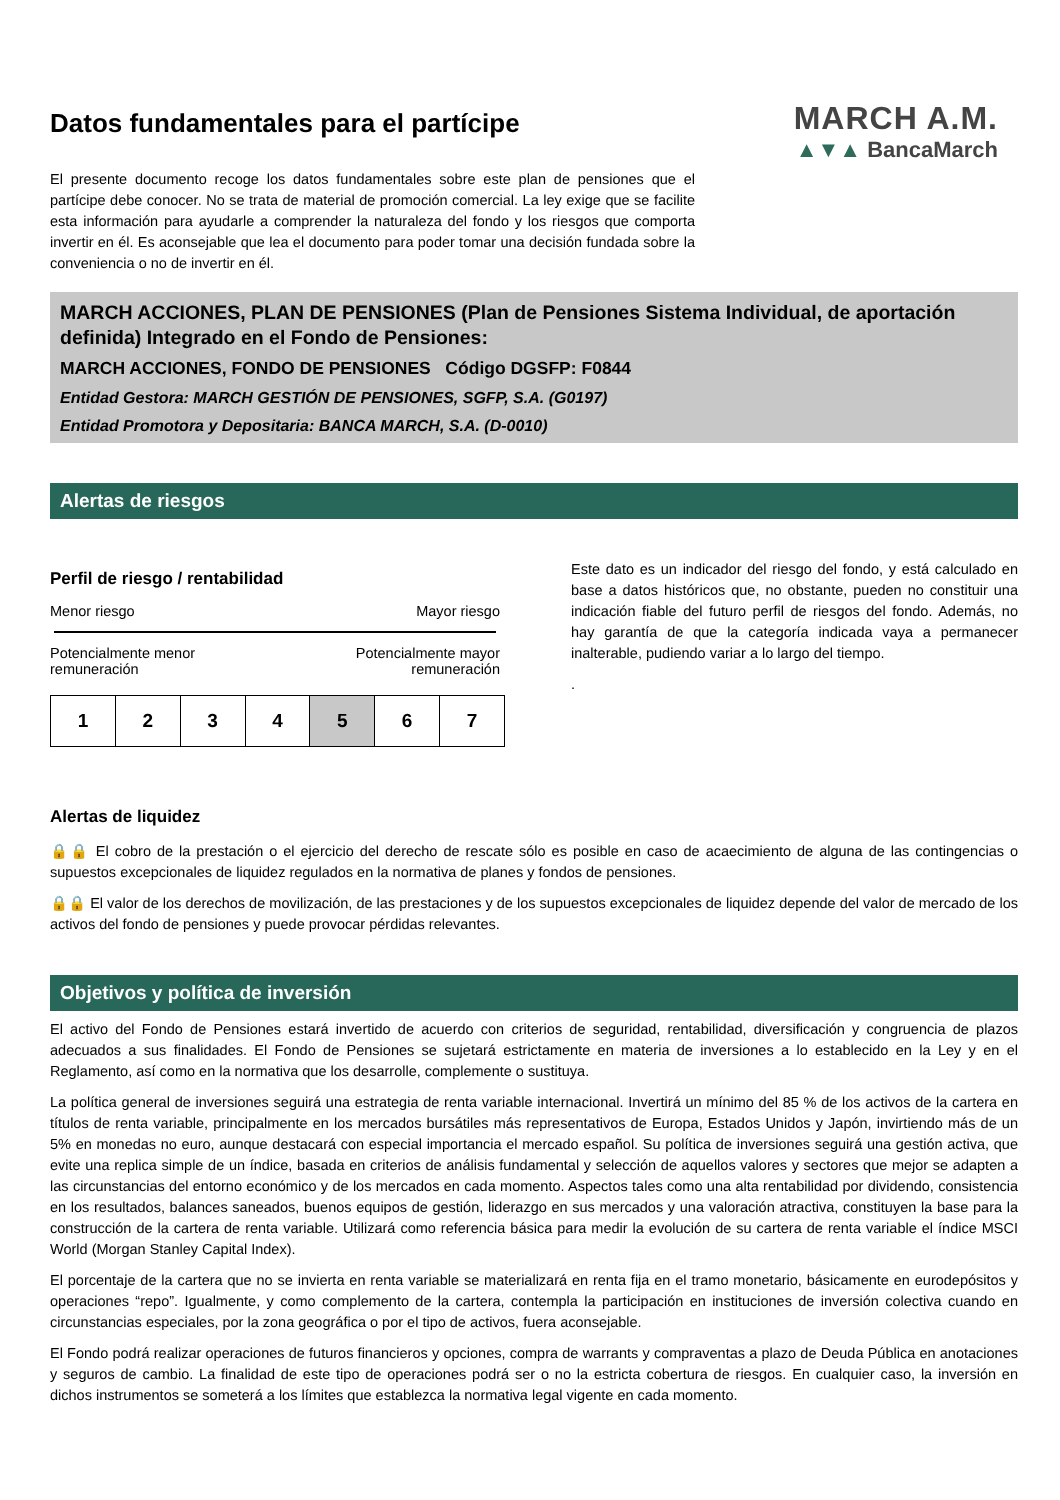Datos fundamentales para el partícipe
El presente documento recoge los datos fundamentales sobre este plan de pensiones que el partícipe debe conocer. No se trata de material de promoción comercial. La ley exige que se facilite esta información para ayudarle a comprender la naturaleza del fondo y los riesgos que comporta invertir en él. Es aconsejable que lea el documento para poder tomar una decisión fundada sobre la conveniencia o no de invertir en él.
MARCH A.M.
▲▼▲ BancaMarch
MARCH ACCIONES, PLAN DE PENSIONES (Plan de Pensiones Sistema Individual, de aportación definida) Integrado en el Fondo de Pensiones:
MARCH ACCIONES, FONDO DE PENSIONES Código DGSFP: F0844
Entidad Gestora: MARCH GESTIÓN DE PENSIONES, SGFP, S.A. (G0197)
Entidad Promotora y Depositaria: BANCA MARCH, S.A. (D-0010)
Alertas de riesgos
Perfil de riesgo / rentabilidad
Menor riesgo Mayor riesgo
Potencialmente menor
remuneración Potencialmente mayor
remuneración
| 1 | 2 | 3 | 4 | 5 | 6 | 7 |
Este dato es un indicador del riesgo del fondo, y está calculado en base a datos históricos que, no obstante, pueden no constituir una indicación fiable del futuro perfil de riesgos del fondo. Además, no hay garantía de que la categoría indicada vaya a permanecer inalterable, pudiendo variar a lo largo del tiempo.
.
Alertas de liquidez
🔒🔒 El cobro de la prestación o el ejercicio del derecho de rescate sólo es posible en caso de acaecimiento de alguna de las contingencias o supuestos excepcionales de liquidez regulados en la normativa de planes y fondos de pensiones.
🔒🔒 El valor de los derechos de movilización, de las prestaciones y de los supuestos excepcionales de liquidez depende del valor de mercado de los activos del fondo de pensiones y puede provocar pérdidas relevantes.
Objetivos y política de inversión
El activo del Fondo de Pensiones estará invertido de acuerdo con criterios de seguridad, rentabilidad, diversificación y congruencia de plazos adecuados a sus finalidades. El Fondo de Pensiones se sujetará estrictamente en materia de inversiones a lo establecido en la Ley y en el Reglamento, así como en la normativa que los desarrolle, complemente o sustituya.
La política general de inversiones seguirá una estrategia de renta variable internacional. Invertirá un mínimo del 85 % de los activos de la cartera en títulos de renta variable, principalmente en los mercados bursátiles más representativos de Europa, Estados Unidos y Japón, invirtiendo más de un 5% en monedas no euro, aunque destacará con especial importancia el mercado español. Su política de inversiones seguirá una gestión activa, que evite una replica simple de un índice, basada en criterios de análisis fundamental y selección de aquellos valores y sectores que mejor se adapten a las circunstancias del entorno económico y de los mercados en cada momento. Aspectos tales como una alta rentabilidad por dividendo, consistencia en los resultados, balances saneados, buenos equipos de gestión, liderazgo en sus mercados y una valoración atractiva, constituyen la base para la construcción de la cartera de renta variable. Utilizará como referencia básica para medir la evolución de su cartera de renta variable el índice MSCI World (Morgan Stanley Capital Index).
El porcentaje de la cartera que no se invierta en renta variable se materializará en renta fija en el tramo monetario, básicamente en eurodepósitos y operaciones “repo”. Igualmente, y como complemento de la cartera, contempla la participación en instituciones de inversión colectiva cuando en circunstancias especiales, por la zona geográfica o por el tipo de activos, fuera aconsejable.
El Fondo podrá realizar operaciones de futuros financieros y opciones, compra de warrants y compraventas a plazo de Deuda Pública en anotaciones y seguros de cambio. La finalidad de este tipo de operaciones podrá ser o no la estricta cobertura de riesgos. En cualquier caso, la inversión en dichos instrumentos se someterá a los límites que establezca la normativa legal vigente en cada momento.